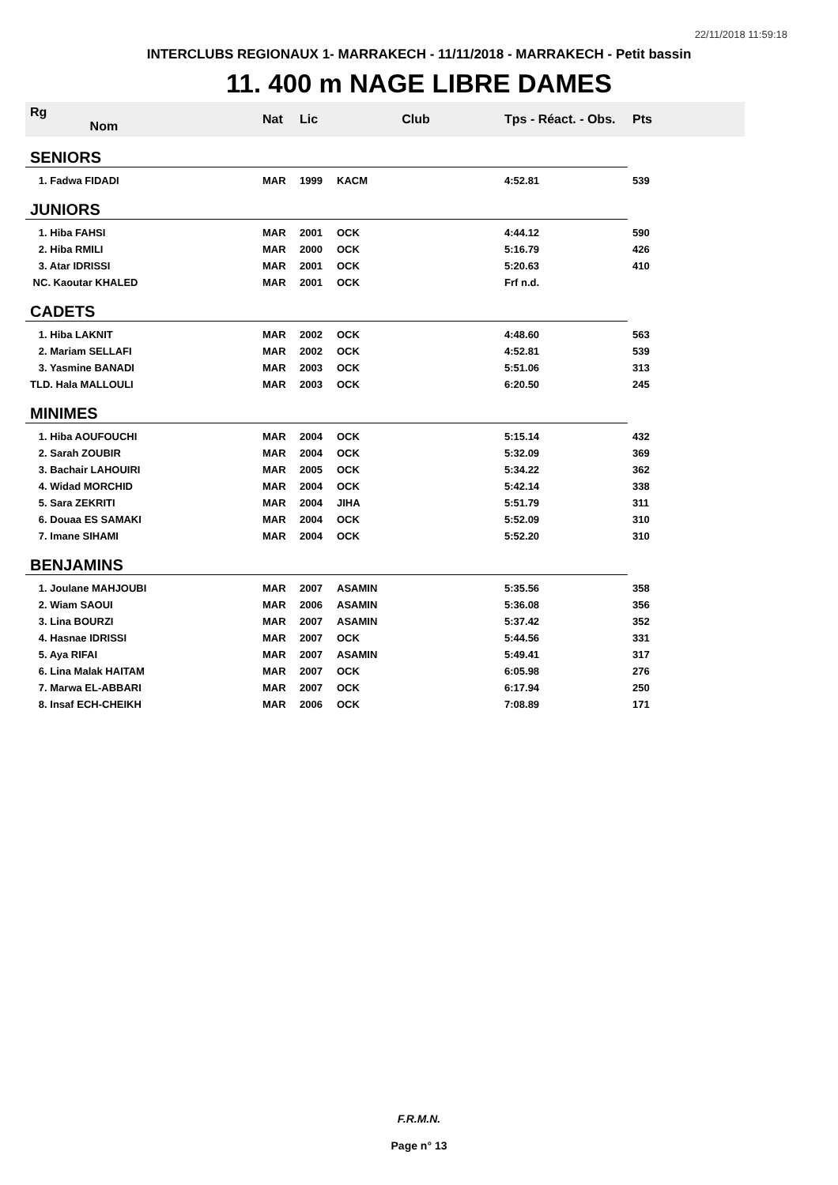22/11/2018 11:59:18
INTERCLUBS REGIONAUX 1- MARRAKECH - 11/11/2018 - MARRAKECH - Petit bassin
11. 400 m NAGE LIBRE DAMES
| Rg Nom | | Nat | Lic | Club | Tps - Réact. - Obs. | Pts |
| --- | --- | --- | --- | --- | --- | --- |
| SENIORS | | | | | | |
| 1. Fadwa FIDADI | | MAR | 1999 | KACM | 4:52.81 | 539 |
| JUNIORS | | | | | | |
| 1. Hiba FAHSI | | MAR | 2001 | OCK | 4:44.12 | 590 |
| 2. Hiba RMILI | | MAR | 2000 | OCK | 5:16.79 | 426 |
| 3. Atar IDRISSI | | MAR | 2001 | OCK | 5:20.63 | 410 |
| NC. Kaoutar KHALED | | MAR | 2001 | OCK | Frf n.d. | |
| CADETS | | | | | | |
| 1. Hiba LAKNIT | | MAR | 2002 | OCK | 4:48.60 | 563 |
| 2. Mariam SELLAFI | | MAR | 2002 | OCK | 4:52.81 | 539 |
| 3. Yasmine BANADI | | MAR | 2003 | OCK | 5:51.06 | 313 |
| TLD. Hala MALLOULI | | MAR | 2003 | OCK | 6:20.50 | 245 |
| MINIMES | | | | | | |
| 1. Hiba AOUFOUCHI | | MAR | 2004 | OCK | 5:15.14 | 432 |
| 2. Sarah ZOUBIR | | MAR | 2004 | OCK | 5:32.09 | 369 |
| 3. Bachair LAHOUIRI | | MAR | 2005 | OCK | 5:34.22 | 362 |
| 4. Widad MORCHID | | MAR | 2004 | OCK | 5:42.14 | 338 |
| 5. Sara ZEKRITI | | MAR | 2004 | JIHA | 5:51.79 | 311 |
| 6. Douaa ES SAMAKI | | MAR | 2004 | OCK | 5:52.09 | 310 |
| 7. Imane SIHAMI | | MAR | 2004 | OCK | 5:52.20 | 310 |
| BENJAMINS | | | | | | |
| 1. Joulane MAHJOUBI | | MAR | 2007 | ASAMIN | 5:35.56 | 358 |
| 2. Wiam SAOUI | | MAR | 2006 | ASAMIN | 5:36.08 | 356 |
| 3. Lina BOURZI | | MAR | 2007 | ASAMIN | 5:37.42 | 352 |
| 4. Hasnae IDRISSI | | MAR | 2007 | OCK | 5:44.56 | 331 |
| 5. Aya RIFAI | | MAR | 2007 | ASAMIN | 5:49.41 | 317 |
| 6. Lina Malak HAITAM | | MAR | 2007 | OCK | 6:05.98 | 276 |
| 7. Marwa EL-ABBARI | | MAR | 2007 | OCK | 6:17.94 | 250 |
| 8. Insaf ECH-CHEIKH | | MAR | 2006 | OCK | 7:08.89 | 171 |
F.R.M.N.
Page n° 13